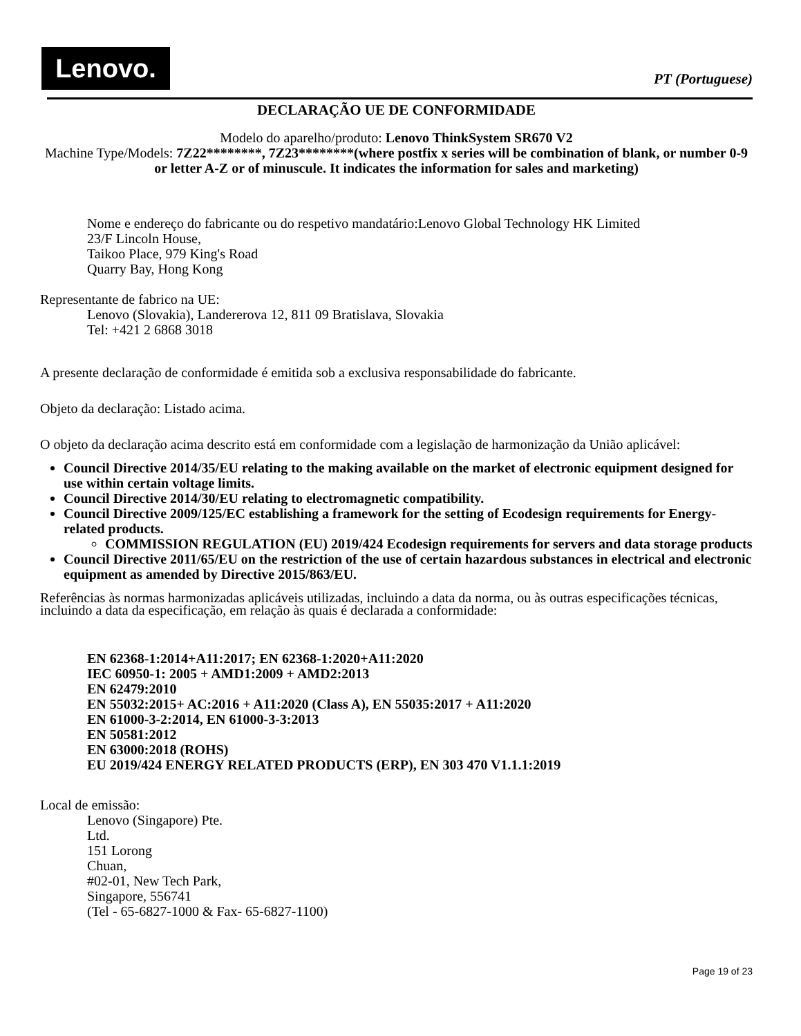Lenovo.
PT (Portuguese)
DECLARAÇÃO UE DE CONFORMIDADE
Modelo do aparelho/produto: Lenovo ThinkSystem SR670 V2
Machine Type/Models: 7Z22********, 7Z23********(where postfix x series will be combination of blank, or number 0-9 or letter A-Z or of minuscule. It indicates the information for sales and marketing)
Nome e endereço do fabricante ou do respetivo mandatário:Lenovo Global Technology HK Limited
23/F Lincoln House,
Taikoo Place, 979 King's Road
Quarry Bay, Hong Kong
Representante de fabrico na UE:
Lenovo (Slovakia), Landererova 12, 811 09 Bratislava, Slovakia
Tel: +421 2 6868 3018
A presente declaração de conformidade é emitida sob a exclusiva responsabilidade do fabricante.
Objeto da declaração: Listado acima.
O objeto da declaração acima descrito está em conformidade com a legislação de harmonização da União aplicável:
Council Directive 2014/35/EU relating to the making available on the market of electronic equipment designed for use within certain voltage limits.
Council Directive 2014/30/EU relating to electromagnetic compatibility.
Council Directive 2009/125/EC establishing a framework for the setting of Ecodesign requirements for Energy-related products.
COMMISSION REGULATION (EU) 2019/424 Ecodesign requirements for servers and data storage products
Council Directive 2011/65/EU on the restriction of the use of certain hazardous substances in electrical and electronic equipment as amended by Directive 2015/863/EU.
Referências às normas harmonizadas aplicáveis utilizadas, incluindo a data da norma, ou às outras especificações técnicas, incluindo a data da especificação, em relação às quais é declarada a conformidade:
EN 62368-1:2014+A11:2017; EN 62368-1:2020+A11:2020
IEC 60950-1: 2005 + AMD1:2009 + AMD2:2013
EN 62479:2010
EN 55032:2015+ AC:2016 + A11:2020 (Class A), EN 55035:2017 + A11:2020
EN 61000-3-2:2014, EN 61000-3-3:2013
EN 50581:2012
EN 63000:2018 (ROHS)
EU 2019/424 ENERGY RELATED PRODUCTS (ERP), EN 303 470 V1.1.1:2019
Local de emissão:
Lenovo (Singapore) Pte.
Ltd.
151 Lorong
Chuan,
#02-01, New Tech Park,
Singapore, 556741
(Tel - 65-6827-1000 & Fax- 65-6827-1100)
Page 19 of 23